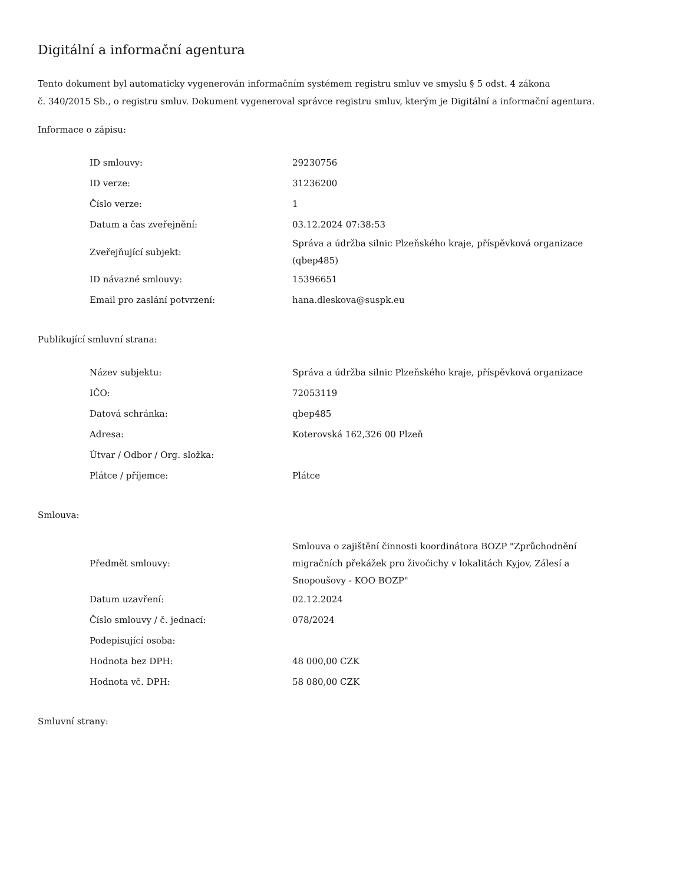Digitální a informační agentura
Tento dokument byl automaticky vygenerován informačním systémem registru smluv ve smyslu § 5 odst. 4 zákona
č. 340/2015 Sb., o registru smluv. Dokument vygeneroval správce registru smluv, kterým je Digitální a informační agentura.
Informace o zápisu:
| ID smlouvy: | 29230756 |
| ID verze: | 31236200 |
| Číslo verze: | 1 |
| Datum a čas zveřejnění: | 03.12.2024 07:38:53 |
| Zveřejňující subjekt: | Správa a údržba silnic Plzeňského kraje, příspěvková organizace (qbep485) |
| ID návazné smlouvy: | 15396651 |
| Email pro zaslání potvrzení: | hana.dleskova@suspk.eu |
Publikující smluvní strana:
| Název subjektu: | Správa a údržba silnic Plzeňského kraje, příspěvková organizace |
| IČO: | 72053119 |
| Datová schránka: | qbep485 |
| Adresa: | Koterovská 162,326 00 Plzeň |
| Útvar / Odbor / Org. složka: | |
| Plátce / příjemce: | Plátce |
Smlouva:
| Předmět smlouvy: | Smlouva o zajištění činnosti koordinátora BOZP "Zprůchodnění migračních překážek pro živočichy v lokalitách Kyjov, Zálesí a Snopoušovy - KOO BOZP" |
| Datum uzavření: | 02.12.2024 |
| Číslo smlouvy / č. jednací: | 078/2024 |
| Podepisující osoba: | |
| Hodnota bez DPH: | 48 000,00 CZK |
| Hodnota vč. DPH: | 58 080,00 CZK |
Smluvní strany: